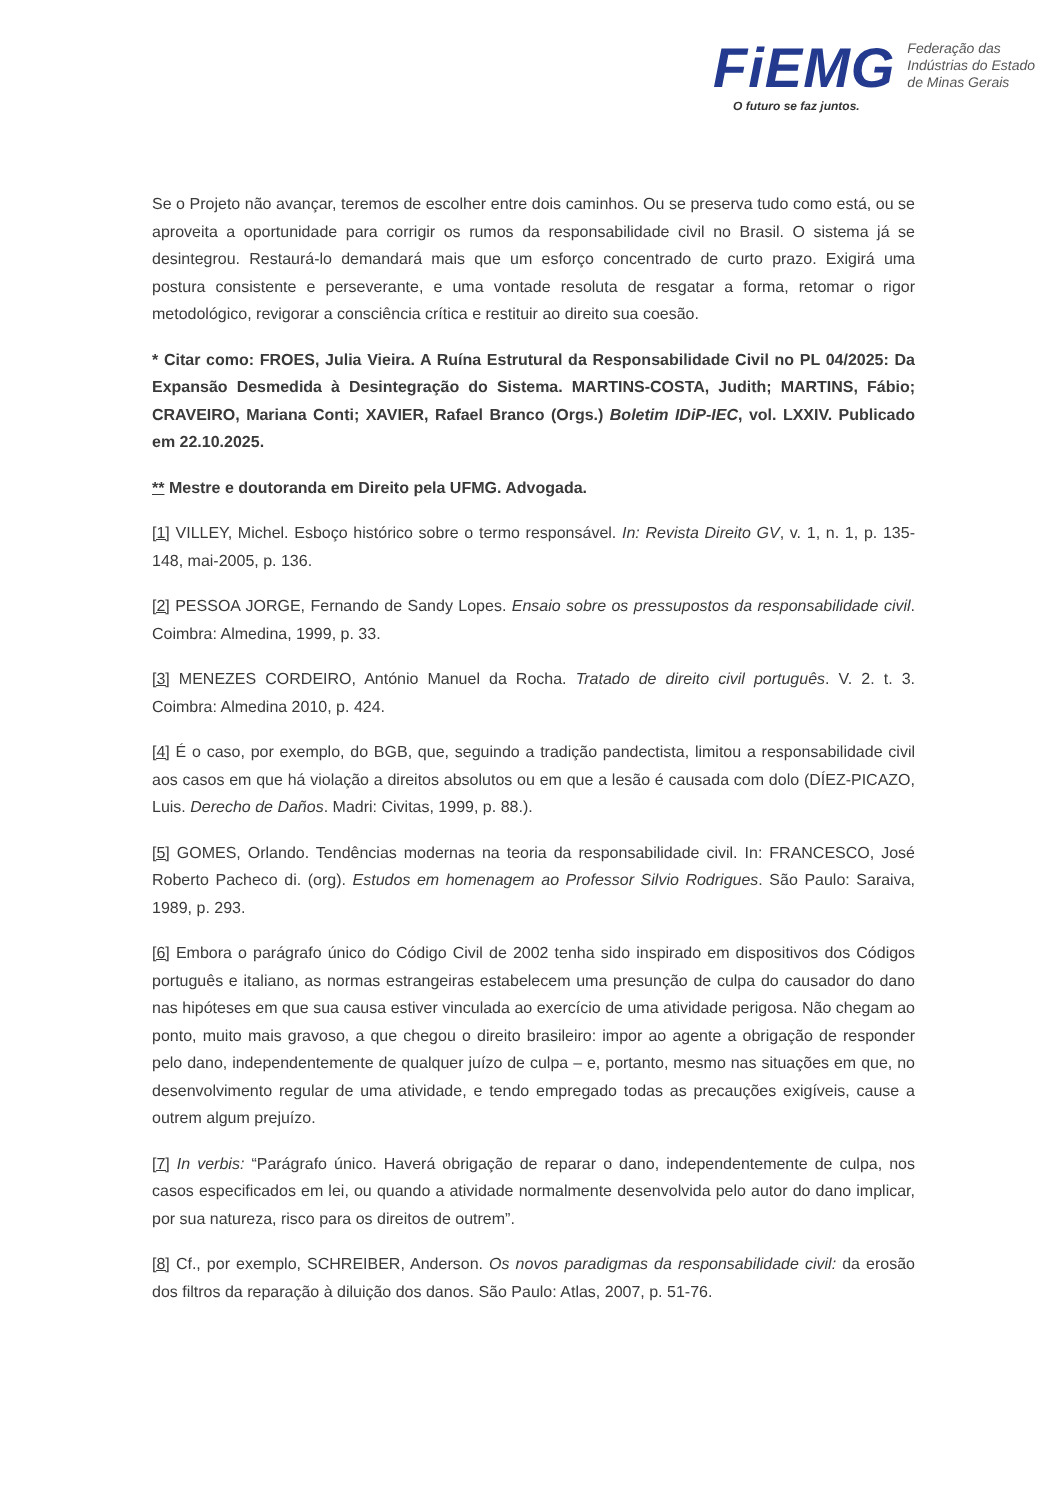FiEMG
Federação das
Indústrias do Estado
de Minas Gerais
O futuro se faz juntos.
Se o Projeto não avançar, teremos de escolher entre dois caminhos. Ou se preserva tudo como está, ou se aproveita a oportunidade para corrigir os rumos da responsabilidade civil no Brasil. O sistema já se desintegrou. Restaurá-lo demandará mais que um esforço concentrado de curto prazo. Exigirá uma postura consistente e perseverante, e uma vontade resoluta de resgatar a forma, retomar o rigor metodológico, revigorar a consciência crítica e restituir ao direito sua coesão.
* Citar como: FROES, Julia Vieira. A Ruína Estrutural da Responsabilidade Civil no PL 04/2025: Da Expansão Desmedida à Desintegração do Sistema. MARTINS-COSTA, Judith; MARTINS, Fábio; CRAVEIRO, Mariana Conti; XAVIER, Rafael Branco (Orgs.) Boletim IDiP-IEC, vol. LXXIV. Publicado em 22.10.2025.
** Mestre e doutoranda em Direito pela UFMG. Advogada.
[1] VILLEY, Michel. Esboço histórico sobre o termo responsável. In: Revista Direito GV, v. 1, n. 1, p. 135-148, mai-2005, p. 136.
[2] PESSOA JORGE, Fernando de Sandy Lopes. Ensaio sobre os pressupostos da responsabilidade civil. Coimbra: Almedina, 1999, p. 33.
[3] MENEZES CORDEIRO, António Manuel da Rocha. Tratado de direito civil português. V. 2. t. 3. Coimbra: Almedina 2010, p. 424.
[4] É o caso, por exemplo, do BGB, que, seguindo a tradição pandectista, limitou a responsabilidade civil aos casos em que há violação a direitos absolutos ou em que a lesão é causada com dolo (DÍEZ-PICAZO, Luis. Derecho de Daños. Madri: Civitas, 1999, p. 88.).
[5] GOMES, Orlando. Tendências modernas na teoria da responsabilidade civil. In: FRANCESCO, José Roberto Pacheco di. (org). Estudos em homenagem ao Professor Silvio Rodrigues. São Paulo: Saraiva, 1989, p. 293.
[6] Embora o parágrafo único do Código Civil de 2002 tenha sido inspirado em dispositivos dos Códigos português e italiano, as normas estrangeiras estabelecem uma presunção de culpa do causador do dano nas hipóteses em que sua causa estiver vinculada ao exercício de uma atividade perigosa. Não chegam ao ponto, muito mais gravoso, a que chegou o direito brasileiro: impor ao agente a obrigação de responder pelo dano, independentemente de qualquer juízo de culpa – e, portanto, mesmo nas situações em que, no desenvolvimento regular de uma atividade, e tendo empregado todas as precauções exigíveis, cause a outrem algum prejuízo.
[7] In verbis: “Parágrafo único. Haverá obrigação de reparar o dano, independentemente de culpa, nos casos especificados em lei, ou quando a atividade normalmente desenvolvida pelo autor do dano implicar, por sua natureza, risco para os direitos de outrem”.
[8] Cf., por exemplo, SCHREIBER, Anderson. Os novos paradigmas da responsabilidade civil: da erosão dos filtros da reparação à diluição dos danos. São Paulo: Atlas, 2007, p. 51-76.